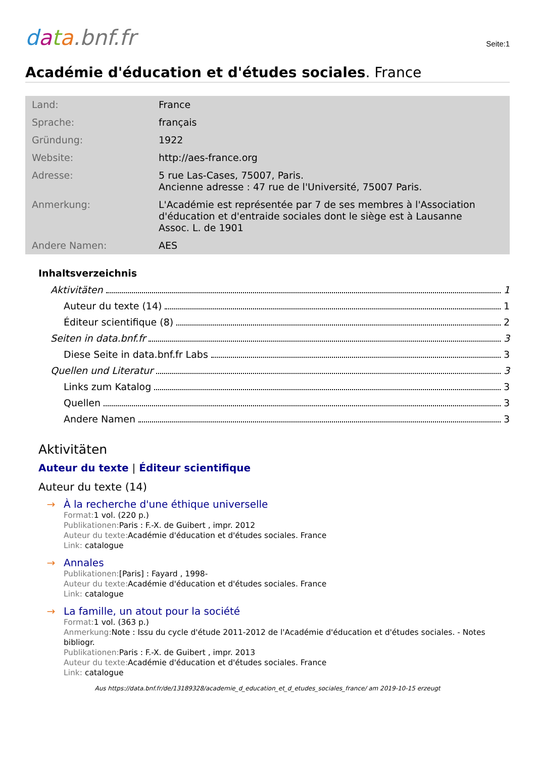data.bnf.fr
Seite:1
Académie d'éducation et d'études sociales. France
| Land: | France |
| Sprache: | français |
| Gründung: | 1922 |
| Website: | http://aes-france.org |
| Adresse: | 5 rue Las-Cases, 75007, Paris. Ancienne adresse : 47 rue de l'Université, 75007 Paris. |
| Anmerkung: | L'Académie est représentée par 7 de ses membres à l'Association d'éducation et d'entraide sociales dont le siège est à Lausanne Assoc. L. de 1901 |
| Andere Namen: | AES |
Inhaltsverzeichnis
Aktivitäten 1
Auteur du texte (14) 1
Éditeur scientifique (8) 2
Seiten in data.bnf.fr 3
Diese Seite in data.bnf.fr Labs 3
Quellen und Literatur 3
Links zum Katalog 3
Quellen 3
Andere Namen 3
Aktivitäten
Auteur du texte | Éditeur scientifique
Auteur du texte (14)
→
À la recherche d'une éthique universelle
Format: 1 vol. (220 p.)
Publikationen: Paris : F.-X. de Guibert , impr. 2012
Auteur du texte: Académie d'éducation et d'études sociales. France
Link: catalogue
→
Annales
Publikationen:[Paris] : Fayard , 1998-
Auteur du texte: Académie d'éducation et d'études sociales. France
Link: catalogue
→
La famille, un atout pour la société
Format: 1 vol. (363 p.)
Anmerkung: Note : Issu du cycle d'étude 2011-2012 de l'Académie d'éducation et d'études sociales. - Notes bibliogr.
Publikationen: Paris : F.-X. de Guibert , impr. 2013
Auteur du texte: Académie d'éducation et d'études sociales. France
Link: catalogue
Aus https://data.bnf.fr/de/13189328/academie_d_education_et_d_etudes_sociales_france/ am 2019-10-15 erzeugt